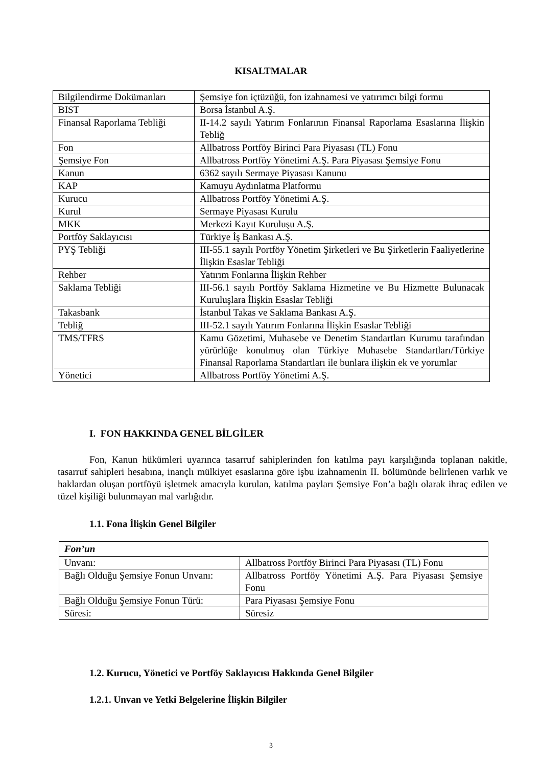KISALTMALAR
| Bilgilendirme Dokümanları | Şemsiye fon içtüzüğü, fon izahnamesi ve yatırımcı bilgi formu |
| BIST | Borsa İstanbul A.Ş. |
| Finansal Raporlama Tebliği | II-14.2 sayılı Yatırım Fonlarının Finansal Raporlama Esaslarına İlişkin Tebliğ |
| Fon | Allbatross Portföy Birinci Para Piyasası (TL) Fonu |
| Şemsiye Fon | Allbatross Portföy Yönetimi A.Ş. Para Piyasası Şemsiye Fonu |
| Kanun | 6362 sayılı Sermaye Piyasası Kanunu |
| KAP | Kamuyu Aydınlatma Platformu |
| Kurucu | Allbatross Portföy Yönetimi A.Ş. |
| Kurul | Sermaye Piyasası Kurulu |
| MKK | Merkezi Kayıt Kuruluşu A.Ş. |
| Portföy Saklayıcısı | Türkiye İş Bankası A.Ş. |
| PYŞ Tebliği | III-55.1 sayılı Portföy Yönetim Şirketleri ve Bu Şirketlerin Faaliyetlerine İlişkin Esaslar Tebliği |
| Rehber | Yatırım Fonlarına İlişkin Rehber |
| Saklama Tebliği | III-56.1 sayılı Portföy Saklama Hizmetine ve Bu Hizmette Bulunacak Kuruluşlara İlişkin Esaslar Tebliği |
| Takasbank | İstanbul Takas ve Saklama Bankası A.Ş. |
| Tebliğ | III-52.1 sayılı Yatırım Fonlarına İlişkin Esaslar Tebliği |
| TMS/TFRS | Kamu Gözetimi, Muhasebe ve Denetim Standartları Kurumu tarafından yürürlüğe konulmuş olan Türkiye Muhasebe Standartları/Türkiye Finansal Raporlama Standartları ile bunlara ilişkin ek ve yorumlar |
| Yönetici | Allbatross Portföy Yönetimi A.Ş. |
I. FON HAKKINDA GENEL BİLGİLER
Fon, Kanun hükümleri uyarınca tasarruf sahiplerinden fon katılma payı karşılığında toplanan nakitle, tasarruf sahipleri hesabına, inançlı mülkiyet esaslarına göre işbu izahnamenin II. bölümünde belirlenen varlık ve haklardan oluşan portföyü işletmek amacıyla kurulan, katılma payları Şemsiye Fon’a bağlı olarak ihraç edilen ve tüzel kişiliği bulunmayan mal varlığıdır.
1.1. Fona İlişkin Genel Bilgiler
| Fon’un | |
| Unvanı: | Allbatross Portföy Birinci Para Piyasası (TL) Fonu |
| Bağlı Olduğu Şemsiye Fonun Unvanı: | Allbatross Portföy Yönetimi A.Ş. Para Piyasası Şemsiye Fonu |
| Bağlı Olduğu Şemsiye Fonun Türü: | Para Piyasası Şemsiye Fonu |
| Süresi: | Süresiz |
1.2. Kurucu, Yönetici ve Portföy Saklayıcısı Hakkında Genel Bilgiler
1.2.1. Unvan ve Yetki Belgelerine İlişkin Bilgiler
3